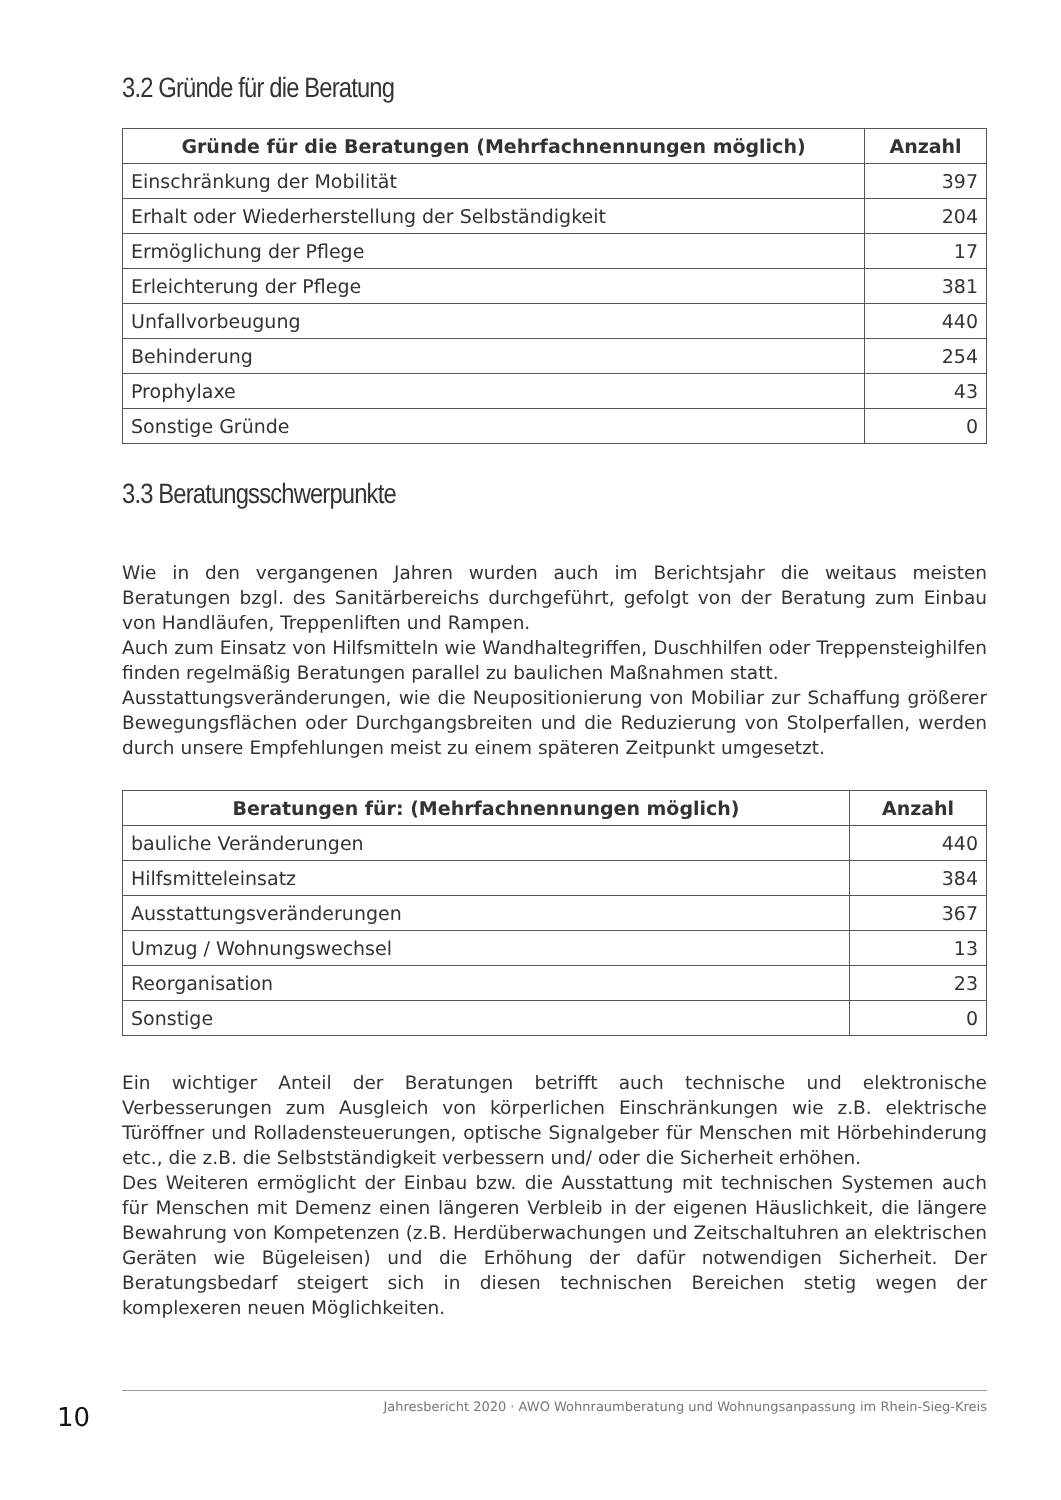3.2 Gründe für die Beratung
| Gründe für die Beratungen (Mehrfachnennungen möglich) | Anzahl |
| --- | --- |
| Einschränkung der Mobilität | 397 |
| Erhalt oder Wiederherstellung der Selbständigkeit | 204 |
| Ermöglichung der Pflege | 17 |
| Erleichterung der Pflege | 381 |
| Unfallvorbeugung | 440 |
| Behinderung | 254 |
| Prophylaxe | 43 |
| Sonstige Gründe | 0 |
3.3 Beratungsschwerpunkte
Wie in den vergangenen Jahren wurden auch im Berichtsjahr die weitaus meisten Beratungen bzgl. des Sanitärbereichs durchgeführt, gefolgt von der Beratung zum Einbau von Handläufen, Treppenliften und Rampen.
Auch zum Einsatz von Hilfsmitteln wie Wandhaltegriffen, Duschhilfen oder Treppensteighilfen finden regelmäßig Beratungen parallel zu baulichen Maßnahmen statt.
Ausstattungsveränderungen, wie die Neupositionierung von Mobiliar zur Schaffung größerer Bewegungsflächen oder Durchgangsbreiten und die Reduzierung von Stolperfallen, werden durch unsere Empfehlungen meist zu einem späteren Zeitpunkt umgesetzt.
| Beratungen für: (Mehrfachnennungen möglich) | Anzahl |
| --- | --- |
| bauliche Veränderungen | 440 |
| Hilfsmitteleinsatz | 384 |
| Ausstattungsveränderungen | 367 |
| Umzug / Wohnungswechsel | 13 |
| Reorganisation | 23 |
| Sonstige | 0 |
Ein wichtiger Anteil der Beratungen betrifft auch technische und elektronische Verbesserungen zum Ausgleich von körperlichen Einschränkungen wie z.B. elektrische Türöffner und Rolladensteuerungen, optische Signalgeber für Menschen mit Hörbehinderung etc., die z.B. die Selbstständigkeit verbessern und/ oder die Sicherheit erhöhen.
Des Weiteren ermöglicht der Einbau bzw. die Ausstattung mit technischen Systemen auch für Menschen mit Demenz einen längeren Verbleib in der eigenen Häuslichkeit, die längere Bewahrung von Kompetenzen (z.B. Herdüberwachungen und Zeitschaltuhren an elektrischen Geräten wie Bügeleisen) und die Erhöhung der dafür notwendigen Sicherheit. Der Beratungsbedarf steigert sich in diesen technischen Bereichen stetig wegen der komplexeren neuen Möglichkeiten.
Jahresbericht 2020 · AWO Wohnraumberatung und Wohnungsanpassung im Rhein-Sieg-Kreis
10